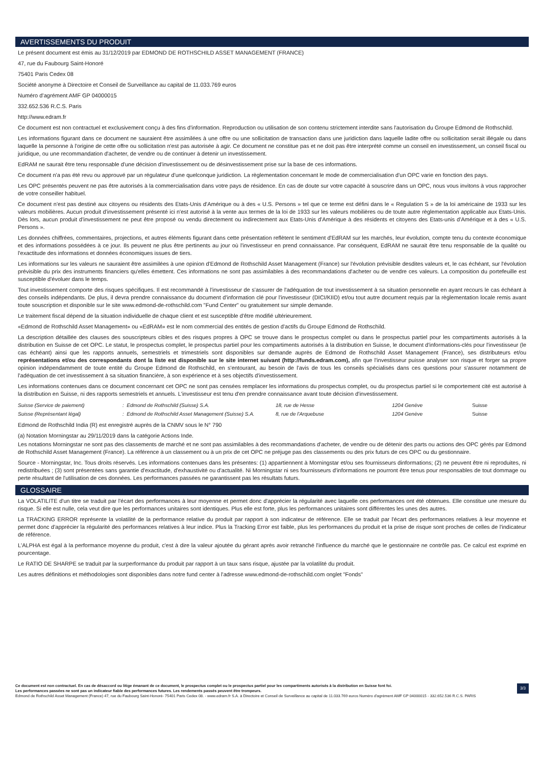AVERTISSEMENTS DU PRODUIT
Le présent document est émis au 31/12/2019 par EDMOND DE ROTHSCHILD ASSET MANAGEMENT (FRANCE)
47, rue du Faubourg Saint-Honoré
75401 Paris Cedex 08
Société anonyme à Directoire et Conseil de Surveillance au capital de 11.033.769 euros
Numéro d’agrément AMF GP 04000015
332.652.536 R.C.S. Paris
http://www.edram.fr
Ce document est non contractuel et exclusivement conçu à des fins d'information. Reproduction ou utilisation de son contenu strictement interdite sans l'autorisation du Groupe Edmond de Rothschild.
Les informations figurant dans ce document ne sauraient être assimilées à une offre ou une sollicitation de transaction dans une juridiction dans laquelle ladite offre ou sollicitation serait illégale ou dans laquelle la personne à l'origine de cette offre ou sollicitation n'est pas autorisée à agir. Ce document ne constitue pas et ne doit pas être interprété comme un conseil en investissement, un conseil fiscal ou juridique, ou une recommandation d'acheter, de vendre ou de continuer à detenir un investissement.
EdRAM ne saurait être tenu responsable d'une décision d'investissement ou de désinvestissement prise sur la base de ces informations.
Ce document n'a pas été revu ou approuvé par un régulateur d'une quelconque juridiction. La règlementation concernant le mode de commercialisation d'un OPC varie en fonction des pays.
Les OPC présentés peuvent ne pas être autorisés à la commercialisation dans votre pays de résidence. En cas de doute sur votre capacité à souscrire dans un OPC, nous vous invitons à vous rapprocher de votre conseiller habituel.
Ce document n'est pas destiné aux citoyens ou résidents des Etats-Unis d'Amérique ou à des « U.S. Persons » tel que ce terme est défini dans le « Regulation S » de la loi américaine de 1933 sur les valeurs mobilières. Aucun produit d'investissement présenté ici n'est autorisé à la vente aux termes de la loi de 1933 sur les valeurs mobilières ou de toute autre règlementation applicable aux Etats-Unis. Dès lors, aucun produit d'investissement ne peut être proposé ou vendu directement ou indirectement aux Etats-Unis d'Amérique à des résidents et citoyens des Etats-unis d'Amérique et à des « U.S. Persons ».
Les données chiffrées, commentaires, projections, et autres éléments figurant dans cette présentation reflètent le sentiment d'EdRAM sur les marchés, leur évolution, compte tenu du contexte économique et des informations possédées à ce jour. Ils peuvent ne plus être pertinents au jour où l'investisseur en prend connaissance. Par conséquent, EdRAM ne saurait être tenu responsable de la qualité ou l'exactitude des informations et données économiques issues de tiers.
Les informations sur les valeurs ne sauraient être assimilées à une opinion d'Edmond de Rothschild Asset Management (France) sur l'évolution prévisible desdites valeurs et, le cas échéant, sur l'évolution prévisible du prix des instruments financiers qu'elles émettent. Ces informations ne sont pas assimilables à des recommandations d'acheter ou de vendre ces valeurs. La composition du portefeuille est susceptible d'évoluer dans le temps.
Tout investissement comporte des risques spécifiques. Il est recommandé à l'investisseur de s'assurer de l'adéquation de tout investissement à sa situation personnelle en ayant recours le cas échéant à des conseils indépendants. De plus, il devra prendre connaissance du document d'information clé pour l'investisseur (DICI/KIID) et/ou tout autre document requis par la règlementation locale remis avant toute souscription et disponible sur le site www.edmond-de-rothschild.com "Fund Center" ou gratuitement sur simple demande.
Le traitement fiscal dépend de la situation individuelle de chaque client et est susceptible d'être modifié ultérieurement.
«Edmond de Rothschild Asset Management» ou «EdRAM» est le nom commercial des entités de gestion d'actifs du Groupe Edmond de Rothschild.
La description détaillée des clauses des souscripteurs cibles et des risques propres à OPC se trouve dans le prospectus complet ou dans le prospectus partiel pour les compartiments autorisés à la distribution en Suisse de cet OPC. Le statut, le prospectus complet, le prospectus partiel pour les compartiments autorisés à la distribution en Suisse, le document d'informations-clés pour l'investisseur (le cas échéant) ainsi que les rapports annuels, semestriels et trimestriels sont disponibles sur demande auprès de Edmond de Rothschild Asset Management (France), ses distributeurs et/ou représentations et/ou des correspondants dont la liste est disponible sur le site internet suivant (http://funds.edram.com), afin que l'investisseur puisse analyser son risque et forger sa propre opinion indépendamment de toute entité du Groupe Edmond de Rothschild, en s'entourant, au besoin de l'avis de tous les conseils spécialisés dans ces questions pour s'assurer notamment de l'adéquation de cet investissement à sa situation financière, à son expérience et à ses objectifs d'investissement.
Les informations contenues dans ce document concernant cet OPC ne sont pas censées remplacer les informations du prospectus complet, ou du prospectus partiel si le comportement cité est autorisé à la distribution en Suisse, ni des rapports semestriels et annuels. L'investisseur est tenu d'en prendre connaissance avant toute décision d'investissement.
| Suisse (Service de paiement) | : Edmond de Rothschild (Suisse) S.A. | 18, rue de Hesse | 1204 Genève | Suisse |
| Suisse (Représentant légal) | : Edmond de Rothschild Asset Management (Suisse) S.A. | 8, rue de l'Arquebuse | 1204 Genève | Suisse |
Edmond de Rothschild India (R) est enregistré auprès de la CNMV sous le N° 790
(a) Notation Morningstar au 29/11/2019 dans la catégorie Actions Inde.
Les notations Morningstar ne sont pas des classements de marché et ne sont pas assimilables à des recommandations d'acheter, de vendre ou de détenir des parts ou actions des OPC gérés par Edmond de Rothschild Asset Management (France). La référence à un classement ou à un prix de cet OPC ne préjuge pas des classements ou des prix futurs de ces OPC ou du gestionnaire.
Source - Morningstar, Inc. Tous droits réservés. Les informations contenues dans les présentes: (1) appartiennent à Morningstar et/ou ses fournisseurs dinformations; (2) ne peuvent être ni reproduites, ni redistribuées ; (3) sont présentées sans garantie d'exactitude, d'exhaustivité ou d'actualité. Ni Morningstar ni ses fournisseurs d'informations ne pourront être tenus pour responsables de tout dommage ou perte résultant de l'utilisation de ces données. Les performances passées ne garantissent pas les résultats futurs.
GLOSSAIRE
La VOLATILITE d'un titre se traduit par l'écart des performances à leur moyenne et permet donc d'apprécier la régularité avec laquelle ces performances ont été obtenues. Elle constitue une mesure du risque. Si elle est nulle, cela veut dire que les performances unitaires sont identiques. Plus elle est forte, plus les performances unitaires sont différentes les unes des autres.
La TRACKING ERROR représente la volatilité de la performance relative du produit par rapport à son indicateur de référence. Elle se traduit par l'écart des performances relatives à leur moyenne et permet donc d'apprécier la régularité des performances relatives à leur indice. Plus la Tracking Error est faible, plus les performances du produit et la prise de risque sont proches de celles de l'indicateur de référence.
L'ALPHA est égal à la performance moyenne du produit, c'est à dire la valeur ajoutée du gérant après avoir retranché l'influence du marché que le gestionnaire ne contrôle pas. Ce calcul est exprimé en pourcentage.
Le RATIO DE SHARPE se traduit par la surperformance du produit par rapport à un taux sans risque, ajustée par la volatilité du produit.
Les autres définitions et méthodologies sont disponibles dans notre fund center à l'adresse www.edmond-de-rothschild.com onglet "Fonds"
3/3 Ce document est non contractuel. En cas de désaccord ou litige émanant de ce document, le prospectus complet ou le prospectus partiel pour les compartiments autorisés à la distribution en Suisse font foi.
Les performances passées ne sont pas un indicateur fiable des performances futures. Les rendements passés peuvent être trompeurs.
Edmond de Rothschild Asset Management (France) 47, rue du Faubourg Saint-Honoré- 75401 Paris Cedex 08. - www.edram.fr S.A. à Directoire et Conseil de Surveillance au capital de 11.033.769 euros Numéro d'agrément AMF GP 04000015 - 332.652.536 R.C.S. PARIS